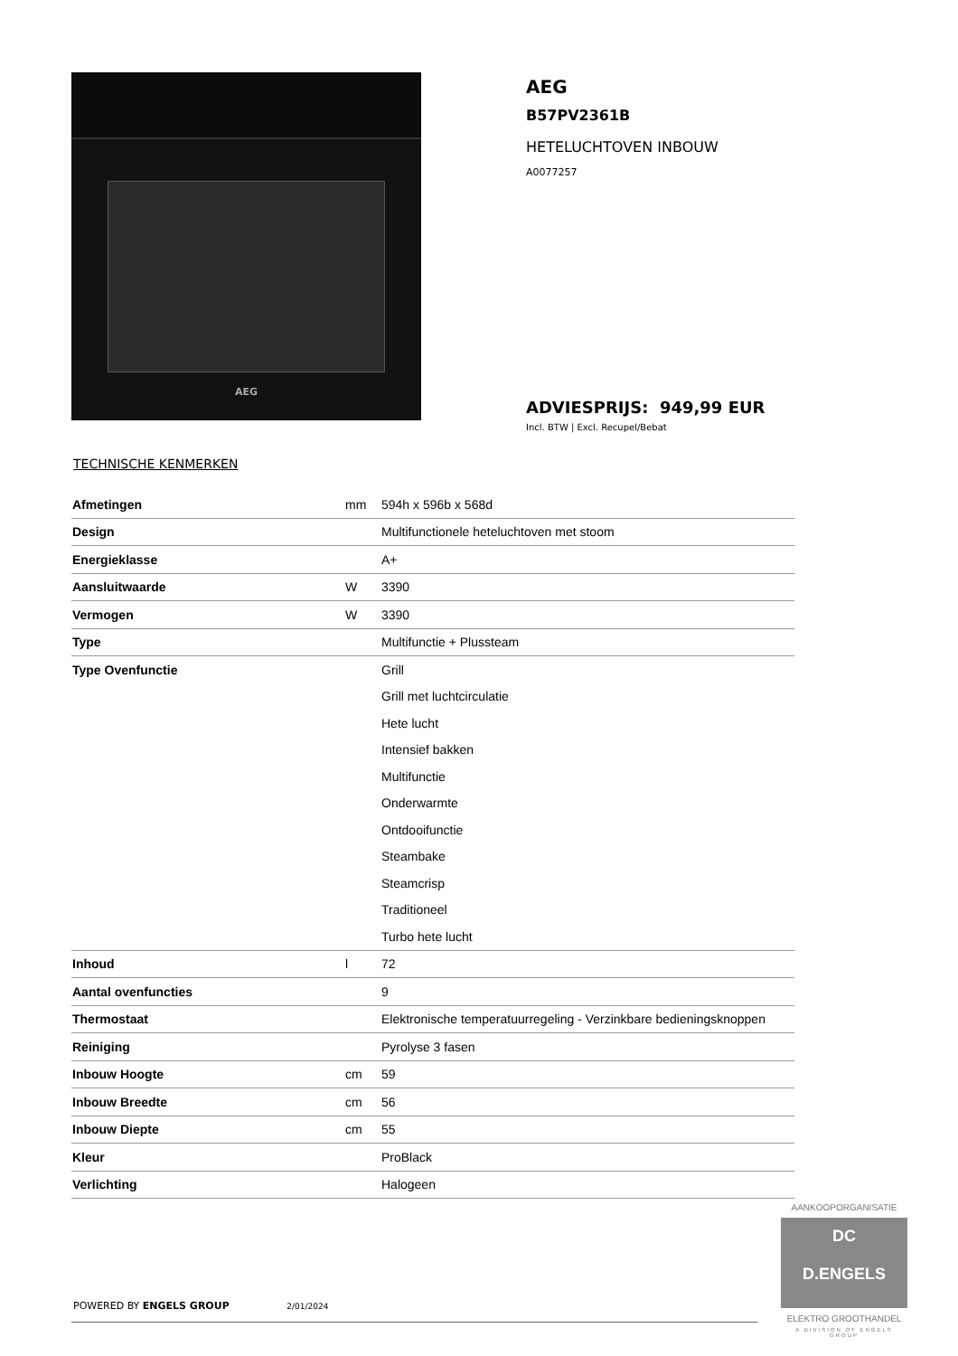AEG
AEG
B57PV2361B
HETELUCHTOVEN INBOUW
A0077257
ADVIESPRIJS: 949,99 EUR
Incl. BTW | Excl. Recupel/Bebat
TECHNISCHE KENMERKEN
| Afmetingen | mm | 594h x 596b x 568d |
| Design | | Multifunctionele heteluchtoven met stoom |
| Energieklasse | | A+ |
| Aansluitwaarde | W | 3390 |
| Vermogen | W | 3390 |
| Type | | Multifunctie + Plussteam |
| Type Ovenfunctie | | Grill |
| | | Grill met luchtcirculatie |
| | | Hete lucht |
| | | Intensief bakken |
| | | Multifunctie |
| | | Onderwarmte |
| | | Ontdooifunctie |
| | | Steambake |
| | | Steamcrisp |
| | | Traditioneel |
| | | Turbo hete lucht |
| Inhoud | l | 72 |
| Aantal ovenfuncties | | 9 |
| Thermostaat | | Elektronische temperatuurregeling - Verzinkbare bedieningsknoppen |
| Reiniging | | Pyrolyse 3 fasen |
| Inbouw Hoogte | cm | 59 |
| Inbouw Breedte | cm | 56 |
| Inbouw Diepte | cm | 55 |
| Kleur | | ProBlack |
| Verlichting | | Halogeen |
POWERED BY ENGELS GROUP 2/01/2024
AANKOOPORGANISATIE
DC
D.ENGELS
ELEKTRO GROOTHANDEL
A DIVISION OF ENGELS GROUP